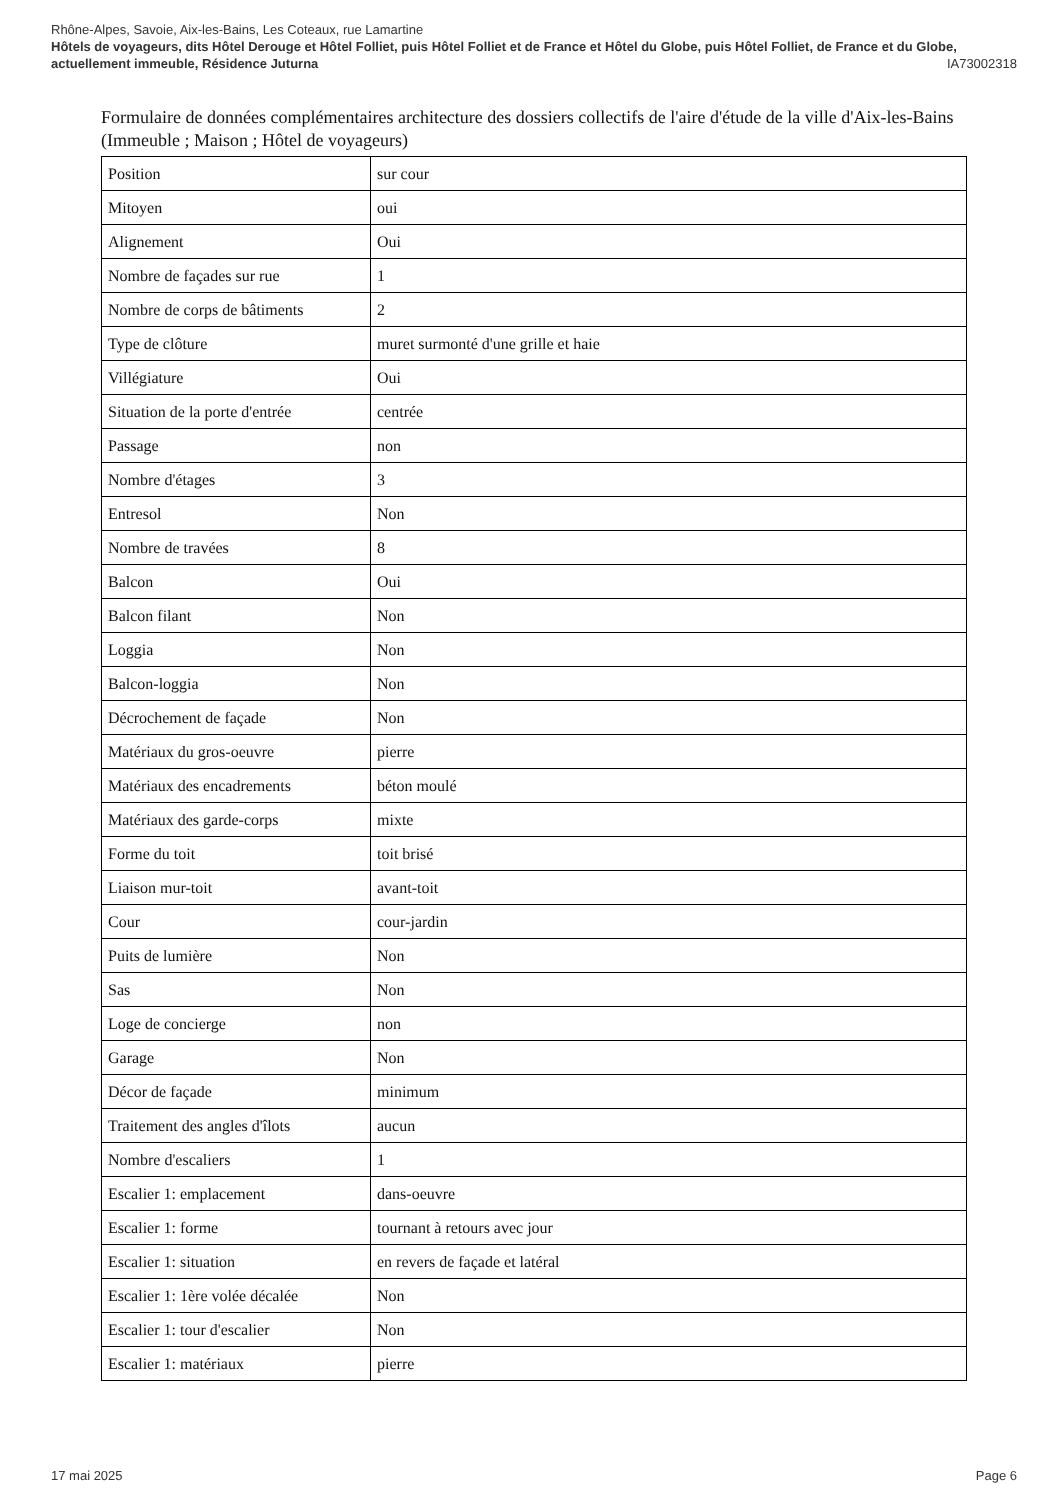Rhône-Alpes, Savoie, Aix-les-Bains, Les Coteaux, rue Lamartine
Hôtels de voyageurs, dits Hôtel Derouge et Hôtel Folliet, puis Hôtel Folliet et de France et Hôtel du Globe, puis Hôtel Folliet, de France et du Globe, actuellement immeuble, Résidence Juturna IA73002318
Formulaire de données complémentaires architecture des dossiers collectifs de l'aire d'étude de la ville d'Aix-les-Bains (Immeuble ; Maison ; Hôtel de voyageurs)
| Position | sur cour |
| Mitoyen | oui |
| Alignement | Oui |
| Nombre de façades sur rue | 1 |
| Nombre de corps de bâtiments | 2 |
| Type de clôture | muret surmonté d'une grille et haie |
| Villégiature | Oui |
| Situation de la porte d'entrée | centrée |
| Passage | non |
| Nombre d'étages | 3 |
| Entresol | Non |
| Nombre de travées | 8 |
| Balcon | Oui |
| Balcon filant | Non |
| Loggia | Non |
| Balcon-loggia | Non |
| Décrochement de façade | Non |
| Matériaux du gros-oeuvre | pierre |
| Matériaux des encadrements | béton moulé |
| Matériaux des garde-corps | mixte |
| Forme du toit | toit brisé |
| Liaison mur-toit | avant-toit |
| Cour | cour-jardin |
| Puits de lumière | Non |
| Sas | Non |
| Loge de concierge | non |
| Garage | Non |
| Décor de façade | minimum |
| Traitement des angles d'îlots | aucun |
| Nombre d'escaliers | 1 |
| Escalier 1: emplacement | dans-oeuvre |
| Escalier 1: forme | tournant à retours avec jour |
| Escalier 1: situation | en revers de façade et latéral |
| Escalier 1: 1ère volée décalée | Non |
| Escalier 1: tour d'escalier | Non |
| Escalier 1: matériaux | pierre |
17 mai 2025 Page 6